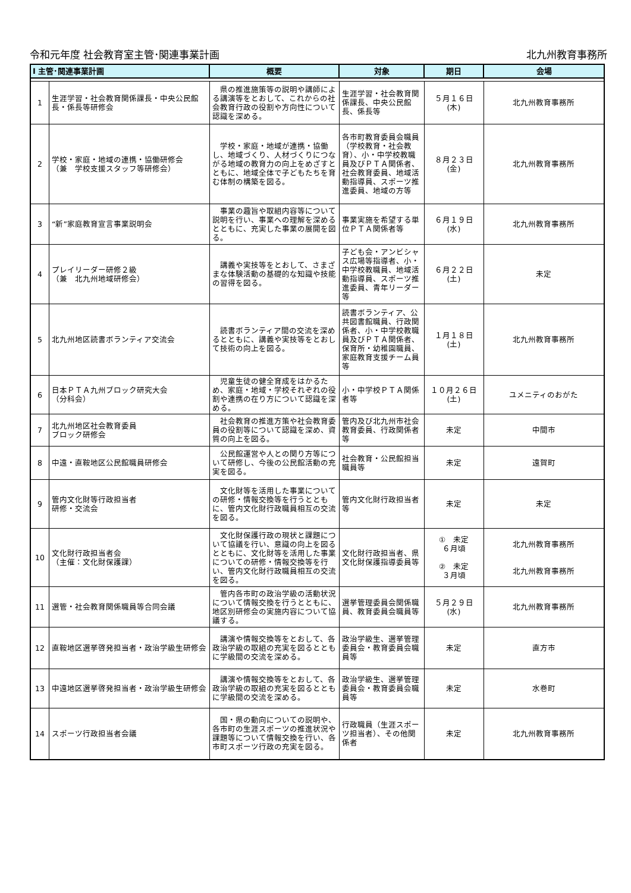令和元年度 社会教育室主管･関連事業計画 北九州教育事務所
| Ⅰ 主管･関連事業計画 | | 概要 | 対象 | 期日 | 会場 |
| --- | --- | --- | --- | --- | --- |
| 1 | 生涯学習・社会教育関係課長・中央公民館長・係長等研修会 | 県の推進施策等の説明や講師による講演等をとおして、これからの社会教育行政の役割や方向性について認識を深める。 | 生涯学習・社会教育関係課長、中央公民館長、係長等 | ５月１６日 (木) | 北九州教育事務所 |
| 2 | 学校・家庭・地域の連携・協働研修会 （兼 学校支援スタッフ等研修会） | 学校・家庭・地域が連携・協働し、地域づくり、人材づくりにつながる地域の教育力の向上をめざすとともに、地域全体で子どもたちを育む体制の構築を図る。 | 各市町教育委員会職員（学校教育・社会教育）、小・中学校教職員及びＰＴＡ関係者、社会教育委員、地域活動指導員、スポーツ推進委員、地域の方等 | ８月２３日 (金) | 北九州教育事務所 |
| 3 | “新”家庭教育宣言事業説明会 | 事業の趣旨や取組内容等について説明を行い、事業への理解を深めるとともに、充実した事業の展開を図る。 | 事業実施を希望する単位ＰＴＡ関係者等 | ６月１９日 (水) | 北九州教育事務所 |
| 4 | プレイリーダー研修２級 （兼 北九州地域研修会） | 講義や実技等をとおして、さまざまな体験活動の基礎的な知識や技能の習得を図る。 | 子ども会・アンビシャス広場等指導者、小・中学校教職員、地域活動指導員、スポーツ推進委員、青年リーダー等 | ６月２２日 (土) | 未定 |
| 5 | 北九州地区読書ボランティア交流会 | 読書ボランティア間の交流を深めるとともに、講義や実技等をとおして技術の向上を図る。 | 読書ボランティア、公共図書館職員、行政関係者、小・中学校教職員及びＰＴＡ関係者、保育所・幼稚園職員、家庭教育支援チーム員等 | １月１８日 (土) | 北九州教育事務所 |
| 6 | 日本ＰＴＡ九州ブロック研究大会 （分科会） | 児童生徒の健全育成をはかるため、家庭・地域・学校それぞれの役割や連携の在り方について認識を深める。 | 小・中学校ＰＴＡ関係者等 | １０月２６日 (土) | ユメニティのおがた |
| 7 | 北九州地区社会教育委員 ブロック研修会 | 社会教育の推進方策や社会教育委員の役割等について認識を深め、資質の向上を図る。 | 管内及び北九州市社会教育委員、行政関係者等 | 未定 | 中間市 |
| 8 | 中遠・直鞍地区公民館職員研修会 | 公民館運営や人との関り方等について研修し、今後の公民館活動の充実を図る。 | 社会教育・公民館担当職員等 | 未定 | 遠賀町 |
| 9 | 管内文化財等行政担当者 研修・交流会 | 文化財等を活用した事業についての研修・情報交換等を行うとともに、管内文化財行政職員相互の交流を図る。 | 管内文化財行政担当者等 | 未定 | 未定 |
| 10 | 文化財行政担当者会 （主催：文化財保護課） | 文化財保護行政の現状と課題について協議を行い、意識の向上を図るとともに、文化財等を活用した事業についての研修・情報交換等を行い、管内文化財行政職員相互の交流を図る。 | 文化財行政担当者、県文化財保護指導委員等 | ① 未定 ６月頃 ② 未定 ３月頃 | 北九州教育事務所 北九州教育事務所 |
| 11 | 選管・社会教育関係職員等合同会議 | 管内各市町の政治学級の活動状況について情報交換を行うとともに、地区別研修会の実施内容について協議する。 | 選挙管理委員会関係職員、教育委員会職員等 | ５月２９日 (水) | 北九州教育事務所 |
| 12 | 直鞍地区選挙啓発担当者・政治学級生研修会 | 講演や情報交換等をとおして、各政治学級の取組の充実を図るとともに学級間の交流を深める。 | 政治学級生、選挙管理委員会・教育委員会職員等 | 未定 | 直方市 |
| 13 | 中遠地区選挙啓発担当者・政治学級生研修会 | 講演や情報交換等をとおして、各政治学級の取組の充実を図るとともに学級間の交流を深める。 | 政治学級生、選挙管理委員会・教育委員会職員等 | 未定 | 水巻町 |
| 14 | スポーツ行政担当者会議 | 国・県の動向についての説明や、各市町の生涯スポーツの推進状況や課題等について情報交換を行い、各市町スポーツ行政の充実を図る。 | 行政職員（生涯スポーツ担当者）、その他関係者 | 未定 | 北九州教育事務所 |